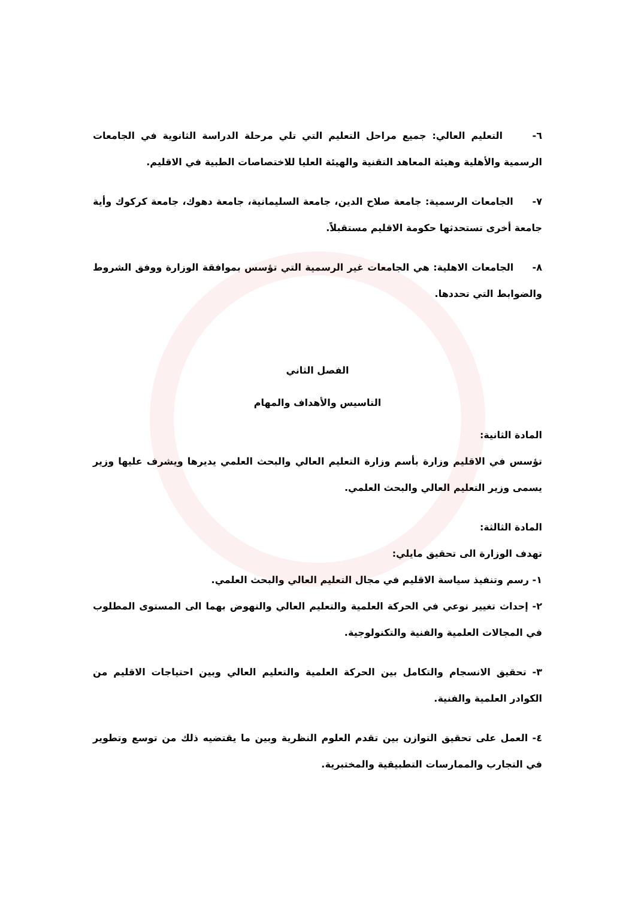٦- التعليم العالي: جميع مراحل التعليم التي تلي مرحلة الدراسة الثانوية في الجامعات الرسمية والأهلية وهيئة المعاهد التقنية والهيئة العليا للاختصاصات الطبية في الاقليم.
٧- الجامعات الرسمية: جامعة صلاح الدين، جامعة السليمانية، جامعة دهوك، جامعة كركوك وأية جامعة أخرى تستحدثها حكومة الاقليم مستقبلاً.
٨- الجامعات الاهلية: هي الجامعات غير الرسمية التي تؤسس بموافقة الوزارة ووفق الشروط والضوابط التي تحددها.
الفصل الثاني
التاسيس والأهداف والمهام
المادة الثانية:
تؤسس في الاقليم وزارة بأسم وزارة التعليم العالي والبحث العلمي يديرها ويشرف عليها وزير يسمى وزير التعليم العالي والبحث العلمي.
المادة الثالثة:
تهدف الوزارة الى تحقيق مايلي:
١- رسم وتنفيذ سياسة الاقليم في مجال التعليم العالي والبحث العلمي.
٢- إحداث تغيير نوعي في الحركة العلمية والتعليم العالي والنهوض بهما الى المستوى المطلوب في المجالات العلمية والفنية والتكنولوجية.
٣- تحقيق الانسجام والتكامل بين الحركة العلمية والتعليم العالي وبين احتياجات الاقليم من الكوادر العلمية والفنية.
٤- العمل على تحقيق التوازن بين تقدم العلوم النظرية وبين ما يقتضيه ذلك من توسع وتطوير في التجارب والممارسات التطبيقية والمختبرية.